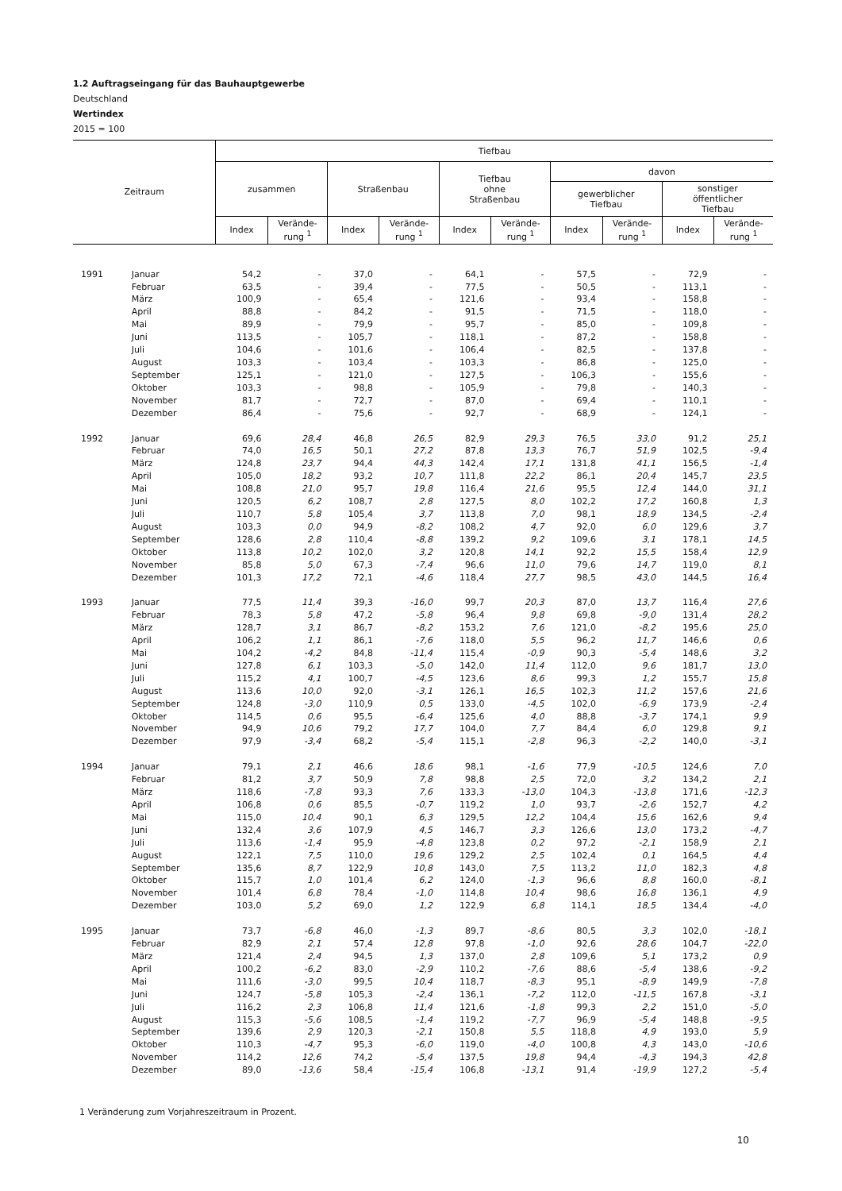1.2 Auftragseingang für das Bauhauptgewerbe
Deutschland
Wertindex
2015 = 100
| Zeitraum | | Tiefbau | | | | | | | | | |
| --- | --- | --- | --- | --- | --- | --- | --- | --- | --- | --- | --- |
| | | zusammen | | Straßenbau | | Tiefbau ohne Straßenbau | | davon | | | |
| | | | | | | | | gewerblicher Tiefbau | | sonstiger öffentlicher Tiefbau | |
| | | Index | Verände- rung <sup>1</sup> | Index | Verände- rung <sup>1</sup> | Index | Verände- rung <sup>1</sup> | Index | Verände- rung <sup>1</sup> | Index | Verände- rung <sup>1</sup> |
| 1991 | Januar | 54,2 | - | 37,0 | - | 64,1 | - | 57,5 | - | 72,9 | - |
| | Februar | 63,5 | - | 39,4 | - | 77,5 | - | 50,5 | - | 113,1 | - |
| | März | 100,9 | - | 65,4 | - | 121,6 | - | 93,4 | - | 158,8 | - |
| | April | 88,8 | - | 84,2 | - | 91,5 | - | 71,5 | - | 118,0 | - |
| | Mai | 89,9 | - | 79,9 | - | 95,7 | - | 85,0 | - | 109,8 | - |
| | Juni | 113,5 | - | 105,7 | - | 118,1 | - | 87,2 | - | 158,8 | - |
| | Juli | 104,6 | - | 101,6 | - | 106,4 | - | 82,5 | - | 137,8 | - |
| | August | 103,3 | - | 103,4 | - | 103,3 | - | 86,8 | - | 125,0 | - |
| | September | 125,1 | - | 121,0 | - | 127,5 | - | 106,3 | - | 155,6 | - |
| | Oktober | 103,3 | - | 98,8 | - | 105,9 | - | 79,8 | - | 140,3 | - |
| | November | 81,7 | - | 72,7 | - | 87,0 | - | 69,4 | - | 110,1 | - |
| | Dezember | 86,4 | - | 75,6 | - | 92,7 | - | 68,9 | - | 124,1 | - |
| 1992 | Januar | 69,6 | 28,4 | 46,8 | 26,5 | 82,9 | 29,3 | 76,5 | 33,0 | 91,2 | 25,1 |
| | Februar | 74,0 | 16,5 | 50,1 | 27,2 | 87,8 | 13,3 | 76,7 | 51,9 | 102,5 | -9,4 |
| | März | 124,8 | 23,7 | 94,4 | 44,3 | 142,4 | 17,1 | 131,8 | 41,1 | 156,5 | -1,4 |
| | April | 105,0 | 18,2 | 93,2 | 10,7 | 111,8 | 22,2 | 86,1 | 20,4 | 145,7 | 23,5 |
| | Mai | 108,8 | 21,0 | 95,7 | 19,8 | 116,4 | 21,6 | 95,5 | 12,4 | 144,0 | 31,1 |
| | Juni | 120,5 | 6,2 | 108,7 | 2,8 | 127,5 | 8,0 | 102,2 | 17,2 | 160,8 | 1,3 |
| | Juli | 110,7 | 5,8 | 105,4 | 3,7 | 113,8 | 7,0 | 98,1 | 18,9 | 134,5 | -2,4 |
| | August | 103,3 | 0,0 | 94,9 | -8,2 | 108,2 | 4,7 | 92,0 | 6,0 | 129,6 | 3,7 |
| | September | 128,6 | 2,8 | 110,4 | -8,8 | 139,2 | 9,2 | 109,6 | 3,1 | 178,1 | 14,5 |
| | Oktober | 113,8 | 10,2 | 102,0 | 3,2 | 120,8 | 14,1 | 92,2 | 15,5 | 158,4 | 12,9 |
| | November | 85,8 | 5,0 | 67,3 | -7,4 | 96,6 | 11,0 | 79,6 | 14,7 | 119,0 | 8,1 |
| | Dezember | 101,3 | 17,2 | 72,1 | -4,6 | 118,4 | 27,7 | 98,5 | 43,0 | 144,5 | 16,4 |
| 1993 | Januar | 77,5 | 11,4 | 39,3 | -16,0 | 99,7 | 20,3 | 87,0 | 13,7 | 116,4 | 27,6 |
| | Februar | 78,3 | 5,8 | 47,2 | -5,8 | 96,4 | 9,8 | 69,8 | -9,0 | 131,4 | 28,2 |
| | März | 128,7 | 3,1 | 86,7 | -8,2 | 153,2 | 7,6 | 121,0 | -8,2 | 195,6 | 25,0 |
| | April | 106,2 | 1,1 | 86,1 | -7,6 | 118,0 | 5,5 | 96,2 | 11,7 | 146,6 | 0,6 |
| | Mai | 104,2 | -4,2 | 84,8 | -11,4 | 115,4 | -0,9 | 90,3 | -5,4 | 148,6 | 3,2 |
| | Juni | 127,8 | 6,1 | 103,3 | -5,0 | 142,0 | 11,4 | 112,0 | 9,6 | 181,7 | 13,0 |
| | Juli | 115,2 | 4,1 | 100,7 | -4,5 | 123,6 | 8,6 | 99,3 | 1,2 | 155,7 | 15,8 |
| | August | 113,6 | 10,0 | 92,0 | -3,1 | 126,1 | 16,5 | 102,3 | 11,2 | 157,6 | 21,6 |
| | September | 124,8 | -3,0 | 110,9 | 0,5 | 133,0 | -4,5 | 102,0 | -6,9 | 173,9 | -2,4 |
| | Oktober | 114,5 | 0,6 | 95,5 | -6,4 | 125,6 | 4,0 | 88,8 | -3,7 | 174,1 | 9,9 |
| | November | 94,9 | 10,6 | 79,2 | 17,7 | 104,0 | 7,7 | 84,4 | 6,0 | 129,8 | 9,1 |
| | Dezember | 97,9 | -3,4 | 68,2 | -5,4 | 115,1 | -2,8 | 96,3 | -2,2 | 140,0 | -3,1 |
| 1994 | Januar | 79,1 | 2,1 | 46,6 | 18,6 | 98,1 | -1,6 | 77,9 | -10,5 | 124,6 | 7,0 |
| | Februar | 81,2 | 3,7 | 50,9 | 7,8 | 98,8 | 2,5 | 72,0 | 3,2 | 134,2 | 2,1 |
| | März | 118,6 | -7,8 | 93,3 | 7,6 | 133,3 | -13,0 | 104,3 | -13,8 | 171,6 | -12,3 |
| | April | 106,8 | 0,6 | 85,5 | -0,7 | 119,2 | 1,0 | 93,7 | -2,6 | 152,7 | 4,2 |
| | Mai | 115,0 | 10,4 | 90,1 | 6,3 | 129,5 | 12,2 | 104,4 | 15,6 | 162,6 | 9,4 |
| | Juni | 132,4 | 3,6 | 107,9 | 4,5 | 146,7 | 3,3 | 126,6 | 13,0 | 173,2 | -4,7 |
| | Juli | 113,6 | -1,4 | 95,9 | -4,8 | 123,8 | 0,2 | 97,2 | -2,1 | 158,9 | 2,1 |
| | August | 122,1 | 7,5 | 110,0 | 19,6 | 129,2 | 2,5 | 102,4 | 0,1 | 164,5 | 4,4 |
| | September | 135,6 | 8,7 | 122,9 | 10,8 | 143,0 | 7,5 | 113,2 | 11,0 | 182,3 | 4,8 |
| | Oktober | 115,7 | 1,0 | 101,4 | 6,2 | 124,0 | -1,3 | 96,6 | 8,8 | 160,0 | -8,1 |
| | November | 101,4 | 6,8 | 78,4 | -1,0 | 114,8 | 10,4 | 98,6 | 16,8 | 136,1 | 4,9 |
| | Dezember | 103,0 | 5,2 | 69,0 | 1,2 | 122,9 | 6,8 | 114,1 | 18,5 | 134,4 | -4,0 |
| 1995 | Januar | 73,7 | -6,8 | 46,0 | -1,3 | 89,7 | -8,6 | 80,5 | 3,3 | 102,0 | -18,1 |
| | Februar | 82,9 | 2,1 | 57,4 | 12,8 | 97,8 | -1,0 | 92,6 | 28,6 | 104,7 | -22,0 |
| | März | 121,4 | 2,4 | 94,5 | 1,3 | 137,0 | 2,8 | 109,6 | 5,1 | 173,2 | 0,9 |
| | April | 100,2 | -6,2 | 83,0 | -2,9 | 110,2 | -7,6 | 88,6 | -5,4 | 138,6 | -9,2 |
| | Mai | 111,6 | -3,0 | 99,5 | 10,4 | 118,7 | -8,3 | 95,1 | -8,9 | 149,9 | -7,8 |
| | Juni | 124,7 | -5,8 | 105,3 | -2,4 | 136,1 | -7,2 | 112,0 | -11,5 | 167,8 | -3,1 |
| | Juli | 116,2 | 2,3 | 106,8 | 11,4 | 121,6 | -1,8 | 99,3 | 2,2 | 151,0 | -5,0 |
| | August | 115,3 | -5,6 | 108,5 | -1,4 | 119,2 | -7,7 | 96,9 | -5,4 | 148,8 | -9,5 |
| | September | 139,6 | 2,9 | 120,3 | -2,1 | 150,8 | 5,5 | 118,8 | 4,9 | 193,0 | 5,9 |
| | Oktober | 110,3 | -4,7 | 95,3 | -6,0 | 119,0 | -4,0 | 100,8 | 4,3 | 143,0 | -10,6 |
| | November | 114,2 | 12,6 | 74,2 | -5,4 | 137,5 | 19,8 | 94,4 | -4,3 | 194,3 | 42,8 |
| | Dezember | 89,0 | -13,6 | 58,4 | -15,4 | 106,8 | -13,1 | 91,4 | -19,9 | 127,2 | -5,4 |
1 Veränderung zum Vorjahreszeitraum in Prozent.
10